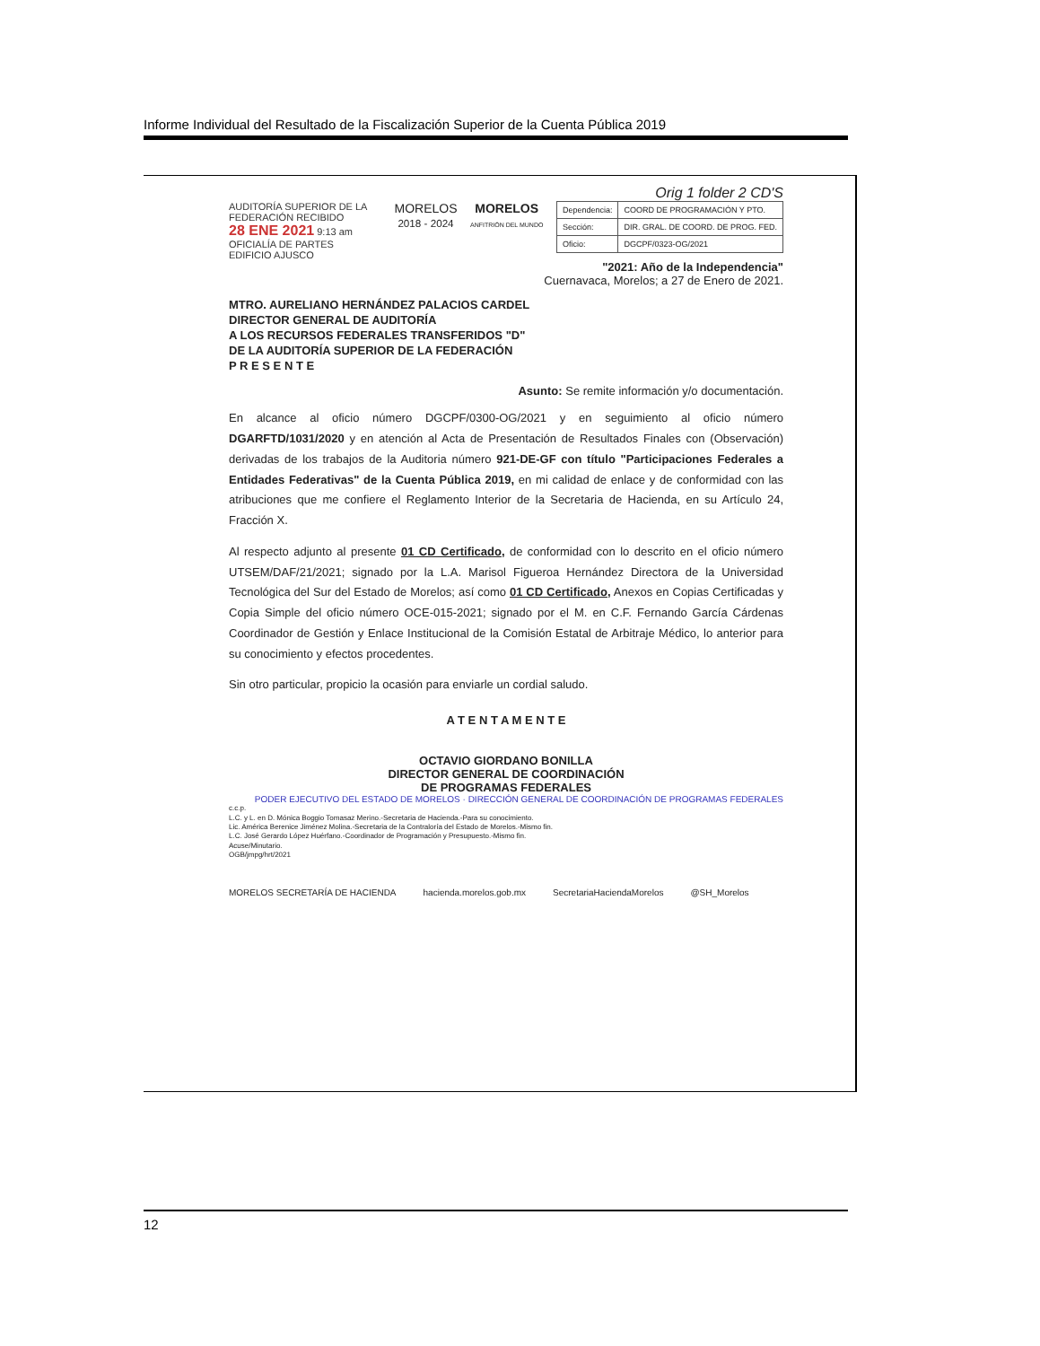Informe Individual del Resultado de la Fiscalización Superior de la Cuenta Pública 2019
Orig 1 folder 2 CD'S
AUDITORÍA SUPERIOR DE LA FEDERACIÓN RECIBIDO
28 ENE 2021 9:13 am
OFICIALÍA DE PARTES
EDIFICIO AJUSCO
MORELOS
2018 - 2024
MORELOS
ANFITRIÓN DEL MUNDO
| Dependencia: | COORD DE PROGRAMACIÓN Y PTO. |
| Sección: | DIR. GRAL. DE COORD. DE PROG. FED. |
| Oficio: | DGCPF/0323-OG/2021 |
"2021: Año de la Independencia"
Cuernavaca, Morelos; a 27 de Enero de 2021.
MTRO. AURELIANO HERNÁNDEZ PALACIOS CARDEL
DIRECTOR GENERAL DE AUDITORÍA
A LOS RECURSOS FEDERALES TRANSFERIDOS "D"
DE LA AUDITORÍA SUPERIOR DE LA FEDERACIÓN
P R E S E N T E
Asunto: Se remite información y/o documentación.
En alcance al oficio número DGCPF/0300-OG/2021 y en seguimiento al oficio número DGARFTD/1031/2020 y en atención al Acta de Presentación de Resultados Finales con (Observación) derivadas de los trabajos de la Auditoria número 921-DE-GF con título "Participaciones Federales a Entidades Federativas" de la Cuenta Pública 2019, en mi calidad de enlace y de conformidad con las atribuciones que me confiere el Reglamento Interior de la Secretaria de Hacienda, en su Artículo 24, Fracción X.
Al respecto adjunto al presente 01 CD Certificado, de conformidad con lo descrito en el oficio número UTSEM/DAF/21/2021; signado por la L.A. Marisol Figueroa Hernández Directora de la Universidad Tecnológica del Sur del Estado de Morelos; así como 01 CD Certificado, Anexos en Copias Certificadas y Copia Simple del oficio número OCE-015-2021; signado por el M. en C.F. Fernando García Cárdenas Coordinador de Gestión y Enlace Institucional de la Comisión Estatal de Arbitraje Médico, lo anterior para su conocimiento y efectos procedentes.
Sin otro particular, propicio la ocasión para enviarle un cordial saludo.
A T E N T A M E N T E
OCTAVIO GIORDANO BONILLA
DIRECTOR GENERAL DE COORDINACIÓN
DE PROGRAMAS FEDERALES
PODER EJECUTIVO DEL ESTADO DE MORELOS · DIRECCIÓN GENERAL DE COORDINACIÓN DE PROGRAMAS FEDERALES
c.c.p.
L.C. y L. en D. Mónica Boggio Tomasaz Merino.-Secretaria de Hacienda.-Para su conocimiento.
Lic. América Berenice Jiménez Molina.-Secretaria de la Contraloría del Estado de Morelos.-Mismo fin.
L.C. José Gerardo López Huérfano.-Coordinador de Programación y Presupuesto.-Mismo fin.
Acuse/Minutario.
OGB/jmpg/hrt/2021
MORELOS SECRETARÍA DE HACIENDA hacienda.morelos.gob.mx SecretariaHaciendaMorelos @SH_Morelos
12